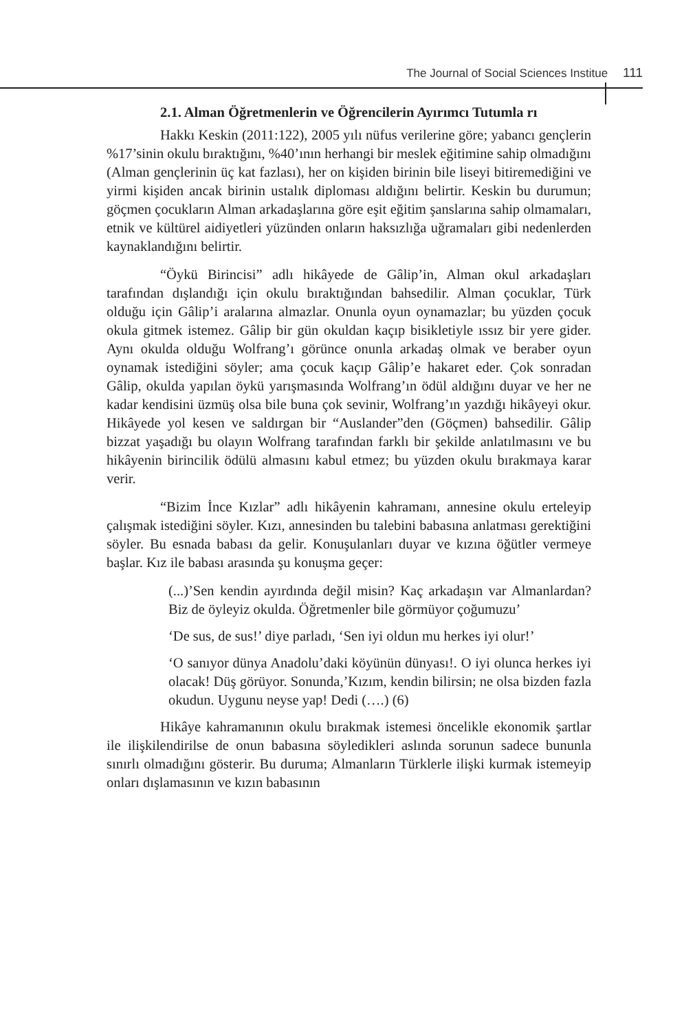The Journal of Social Sciences Institue 111
2.1. Alman Öğretmenlerin ve Öğrencilerin Ayırımcı Tutumla rı
Hakkı Keskin (2011:122), 2005 yılı nüfus verilerine göre; yabancı gençlerin %17’sinin okulu bıraktığını, %40’ının herhangi bir meslek eğitimine sahip olmadığını (Alman gençlerinin üç kat fazlası), her on kişiden birinin bile liseyi bitiremediğini ve yirmi kişiden ancak birinin ustalık diploması aldığını belirtir. Keskin bu durumun; göçmen çocukların Alman arkadaşlarına göre eşit eğitim şanslarına sahip olmamaları, etnik ve kültürel aidiyetleri yüzünden onların haksızlığa uğramaları gibi nedenlerden kaynaklandığını belirtir.
“Öykü Birincisi” adlı hikâyede de Gâlip’in, Alman okul arkadaşları tarafından dışlandığı için okulu bıraktığından bahsedilir. Alman çocuklar, Türk olduğu için Gâlip’i aralarına almazlar. Onunla oyun oynamazlar; bu yüzden çocuk okula gitmek istemez. Gâlip bir gün okuldan kaçıp bisikletiyle ıssız bir yere gider. Aynı okulda olduğu Wolfrang’ı görünce onunla arkadaş olmak ve beraber oyun oynamak istediğini söyler; ama çocuk kaçıp Gâlip’e hakaret eder. Çok sonradan Gâlip, okulda yapılan öykü yarışmasında Wolfrang’ın ödül aldığını duyar ve her ne kadar kendisini üzmüş olsa bile buna çok sevinir, Wolfrang’ın yazdığı hikâyeyi okur. Hikâyede yol kesen ve saldırgan bir “Auslander”den (Göçmen) bahsedilir. Gâlip bizzat yaşadığı bu olayın Wolfrang tarafından farklı bir şekilde anlatılmasını ve bu hikâyenin birincilik ödülü almasını kabul etmez; bu yüzden okulu bırakmaya karar verir.
“Bizim İnce Kızlar” adlı hikâyenin kahramanı, annesine okulu erteleyip çalışmak istediğini söyler. Kızı, annesinden bu talebini babasına anlatması gerektiğini söyler. Bu esnada babası da gelir. Konuşulanları duyar ve kızına öğütler vermeye başlar. Kız ile babası arasında şu konuşma geçer:
(...)’Sen kendin ayırdında değil misin? Kaç arkadaşın var Almanlardan? Biz de öyleyiz okulda. Öğretmenler bile görmüyor çoğumuzu’
‘De sus, de sus!’ diye parladı, ‘Sen iyi oldun mu herkes iyi olur!’
‘O sanıyor dünya Anadolu’daki köyünün dünyası!. O iyi olunca herkes iyi olacak! Düş görüyor. Sonunda,’Kızım, kendin bilirsin; ne olsa bizden fazla okudun. Uygunu neyse yap! Dedi (….) (6)
Hikâye kahramanının okulu bırakmak istemesi öncelikle ekonomik şartlar ile ilişkilendirilse de onun babasına söyledikleri aslında sorunun sadece bununla sınırlı olmadığını gösterir. Bu duruma; Almanların Türklerle ilişki kurmak istemeyip onları dışlamasının ve kızın babasının